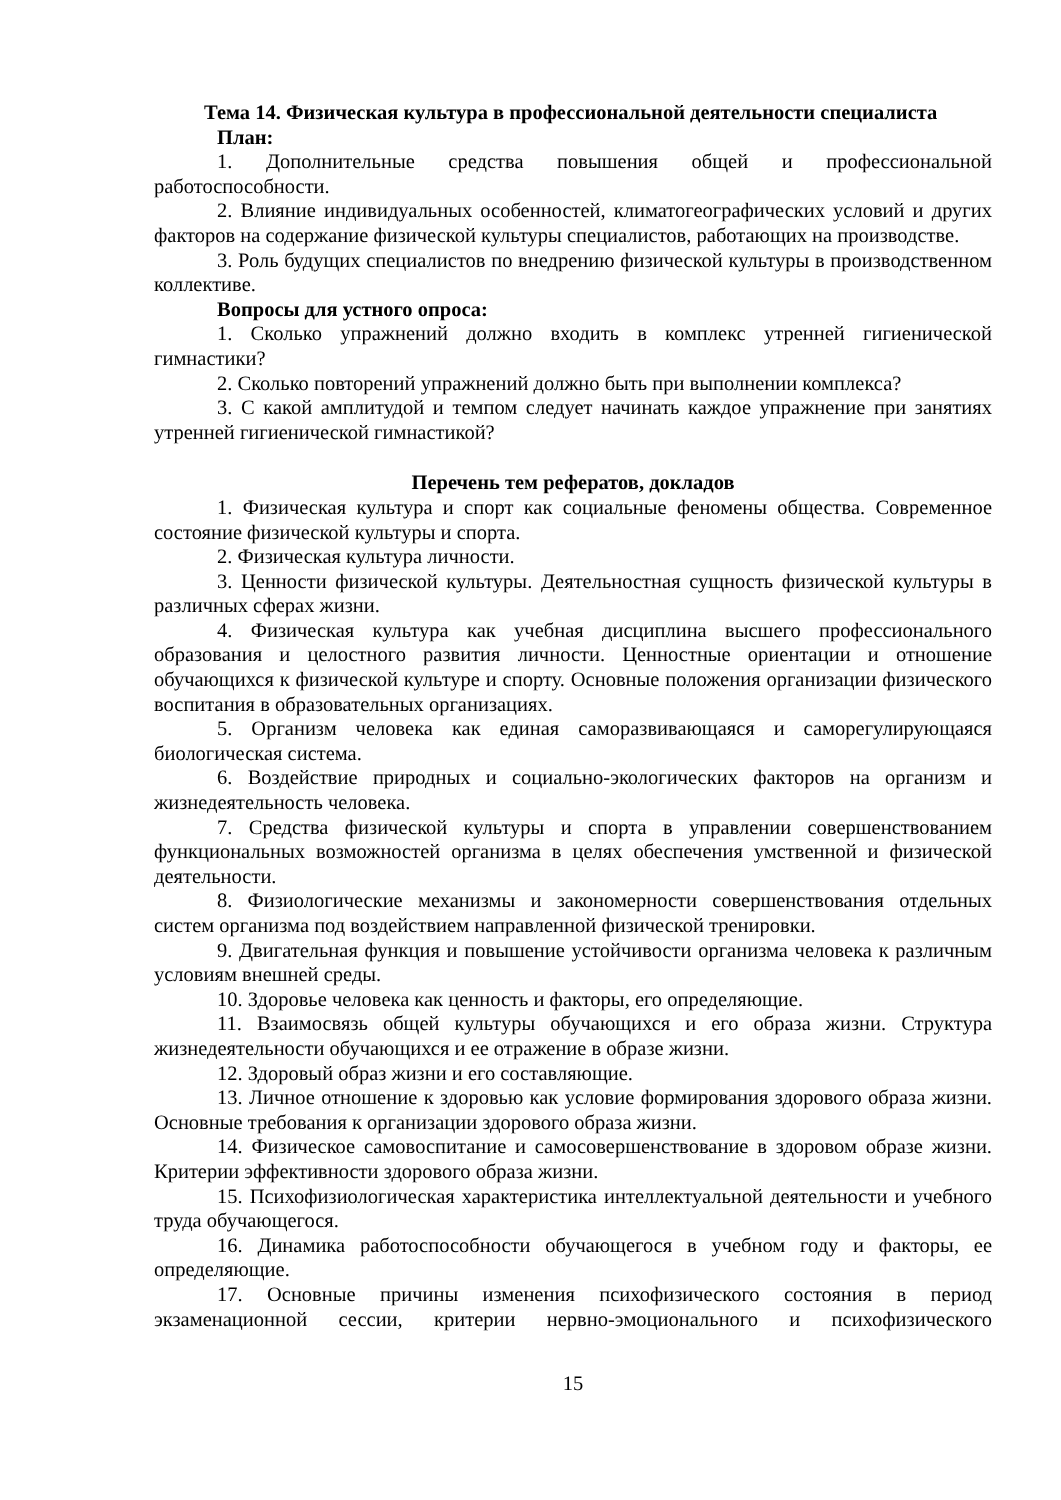Тема 14. Физическая культура в профессиональной деятельности специалиста
План:
1. Дополнительные средства повышения общей и профессиональной работоспособности.
2. Влияние индивидуальных особенностей, климатогеографических условий и других факторов на содержание физической культуры специалистов, работающих на производстве.
3. Роль будущих специалистов по внедрению физической культуры в производственном коллективе.
Вопросы для устного опроса:
1. Сколько упражнений должно входить в комплекс утренней гигиенической гимнастики?
2. Сколько повторений упражнений должно быть при выполнении комплекса?
3. С какой амплитудой и темпом следует начинать каждое упражнение при занятиях утренней гигиенической гимнастикой?
Перечень тем рефератов, докладов
1. Физическая культура и спорт как социальные феномены общества. Современное состояние физической культуры и спорта.
2. Физическая культура личности.
3. Ценности физической культуры. Деятельностная сущность физической культуры в различных сферах жизни.
4. Физическая культура как учебная дисциплина высшего профессионального образования и целостного развития личности. Ценностные ориентации и отношение обучающихся к физической культуре и спорту. Основные положения организации физического воспитания в образовательных организациях.
5. Организм человека как единая саморазвивающаяся и саморегулирующаяся биологическая система.
6. Воздействие природных и социально-экологических факторов на организм и жизнедеятельность человека.
7. Средства физической культуры и спорта в управлении совершенствованием функциональных возможностей организма в целях обеспечения умственной и физической деятельности.
8. Физиологические механизмы и закономерности совершенствования отдельных систем организма под воздействием направленной физической тренировки.
9. Двигательная функция и повышение устойчивости организма человека к различным условиям внешней среды.
10. Здоровье человека как ценность и факторы, его определяющие.
11. Взаимосвязь общей культуры обучающихся и его образа жизни. Структура жизнедеятельности обучающихся и ее отражение в образе жизни.
12. Здоровый образ жизни и его составляющие.
13. Личное отношение к здоровью как условие формирования здорового образа жизни. Основные требования к организации здорового образа жизни.
14. Физическое самовоспитание и самосовершенствование в здоровом образе жизни. Критерии эффективности здорового образа жизни.
15. Психофизиологическая характеристика интеллектуальной деятельности и учебного труда обучающегося.
16. Динамика работоспособности обучающегося в учебном году и факторы, ее определяющие.
17. Основные причины изменения психофизического состояния в период экзаменационной сессии, критерии нервно-эмоционального и психофизического
15